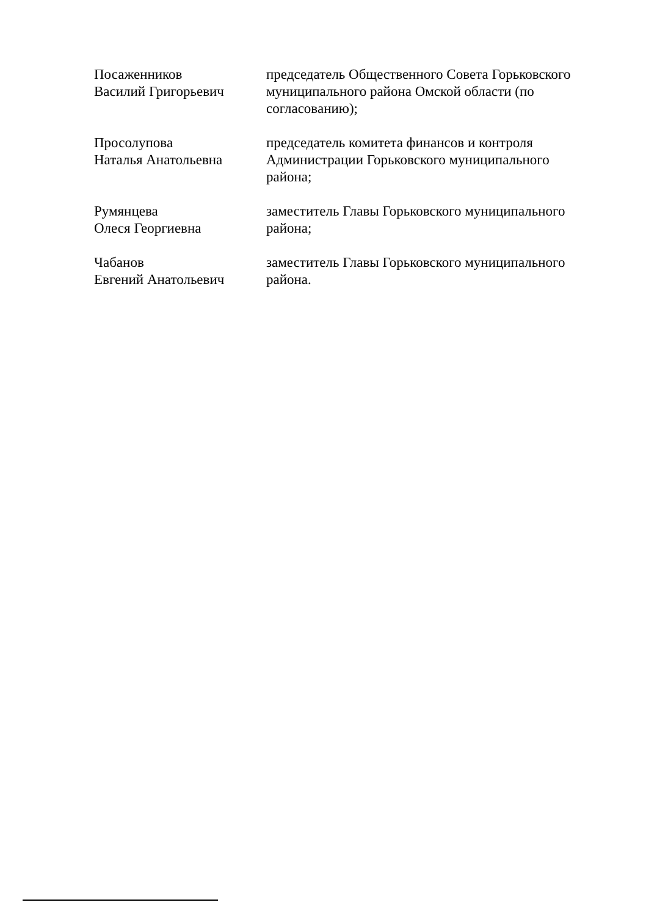Посаженников
Василий Григорьевич
председатель Общественного Совета Горьковского муниципального района Омской области (по согласованию);
Просолупова
Наталья Анатольевна
председатель комитета финансов и контроля Администрации Горьковского муниципального района;
Румянцева
Олеся Георгиевна
заместитель Главы Горьковского муниципального района;
Чабанов
Евгений Анатольевич
заместитель Главы Горьковского муниципального района.